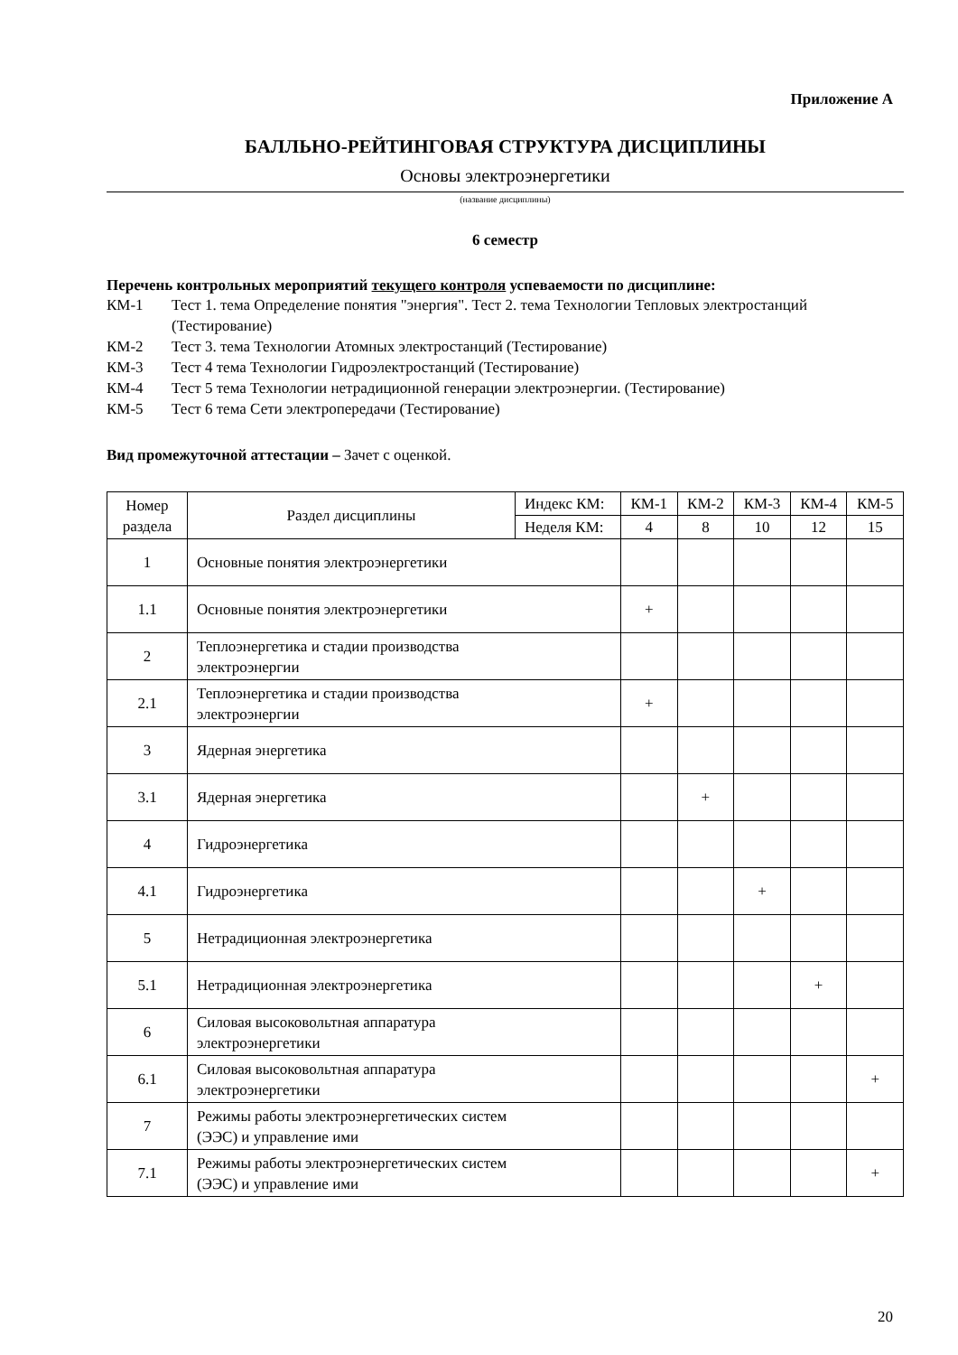Приложение А
БАЛЛЬНО-РЕЙТИНГОВАЯ СТРУКТУРА ДИСЦИПЛИНЫ
Основы электроэнергетики
(название дисциплины)
6 семестр
Перечень контрольных мероприятий текущего контроля успеваемости по дисциплине:
КМ-1 Тест 1. тема Определение понятия "энергия". Тест 2. тема Технологии Тепловых электростанций (Тестирование) КМ-2 Тест 3. тема Технологии Атомных электростанций (Тестирование) КМ-3 Тест 4 тема Технологии Гидроэлектростанций (Тестирование) КМ-4 Тест 5 тема Технологии нетрадиционной генерации электроэнергии. (Тестирование) КМ-5 Тест 6 тема Сети электропередачи (Тестирование)
Вид промежуточной аттестации – Зачет с оценкой.
| Номер раздела | Раздел дисциплины | Индекс КМ: | КМ-1 | КМ-2 | КМ-3 | КМ-4 | КМ-5 |
| --- | --- | --- | --- | --- | --- | --- | --- |
| | | Неделя КМ: | 4 | 8 | 10 | 12 | 15 |
| 1 | Основные понятия электроэнергетики | | | | | | |
| 1.1 | Основные понятия электроэнергетики | | + | | | | |
| 2 | Теплоэнергетика и стадии производства электроэнергии | | | | | | |
| 2.1 | Теплоэнергетика и стадии производства электроэнергии | | + | | | | |
| 3 | Ядерная энергетика | | | | | | |
| 3.1 | Ядерная энергетика | | | + | | | |
| 4 | Гидроэнергетика | | | | | | |
| 4.1 | Гидроэнергетика | | | | + | | |
| 5 | Нетрадиционная электроэнергетика | | | | | | |
| 5.1 | Нетрадиционная электроэнергетика | | | | | + | |
| 6 | Силовая высоковольтная аппаратура электроэнергетики | | | | | | |
| 6.1 | Силовая высоковольтная аппаратура электроэнергетики | | | | | | + |
| 7 | Режимы работы электроэнергетических систем (ЭЭС) и управление ими | | | | | | |
| 7.1 | Режимы работы электроэнергетических систем (ЭЭС) и управление ими | | | | | | + |
20